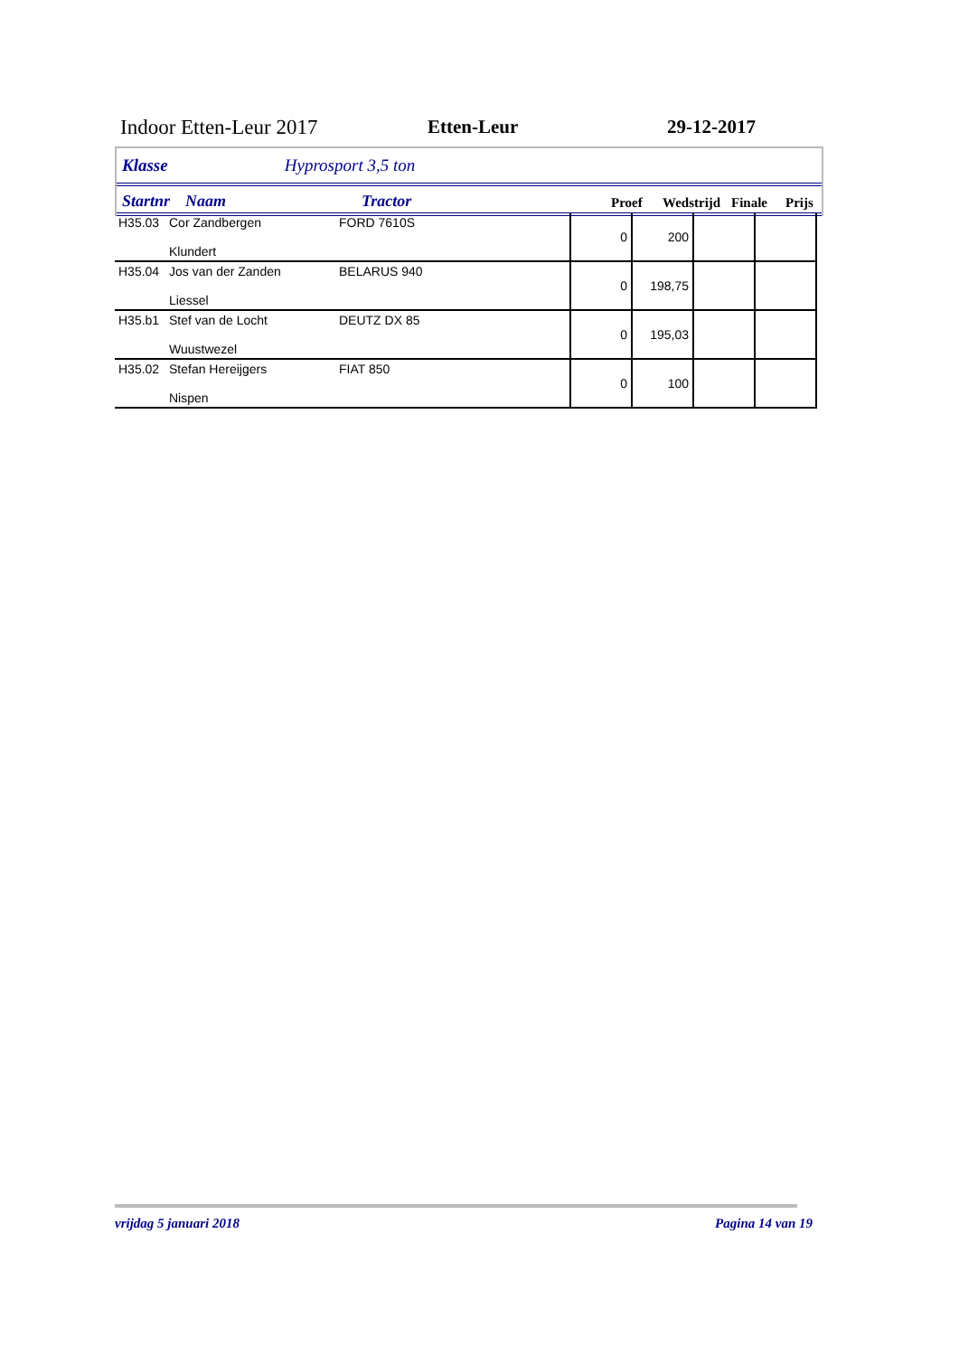Indoor Etten-Leur 2017 Etten-Leur 29-12-2017
Klasse Hyprosport 3,5 ton
Startnr Naam Tractor Proef Wedstrijd Finale Prijs
| H35.03 | Cor Zandbergen Klundert | FORD 7610S | 0 | 200 | | |
| H35.04 | Jos van der Zanden Liessel | BELARUS 940 | 0 | 198,75 | | |
| H35.b1 | Stef van de Locht Wuustwezel | DEUTZ DX 85 | 0 | 195,03 | | |
| H35.02 | Stefan Hereijgers Nispen | FIAT 850 | 0 | 100 | | |
vrijdag 5 januari 2018 Pagina 14 van 19